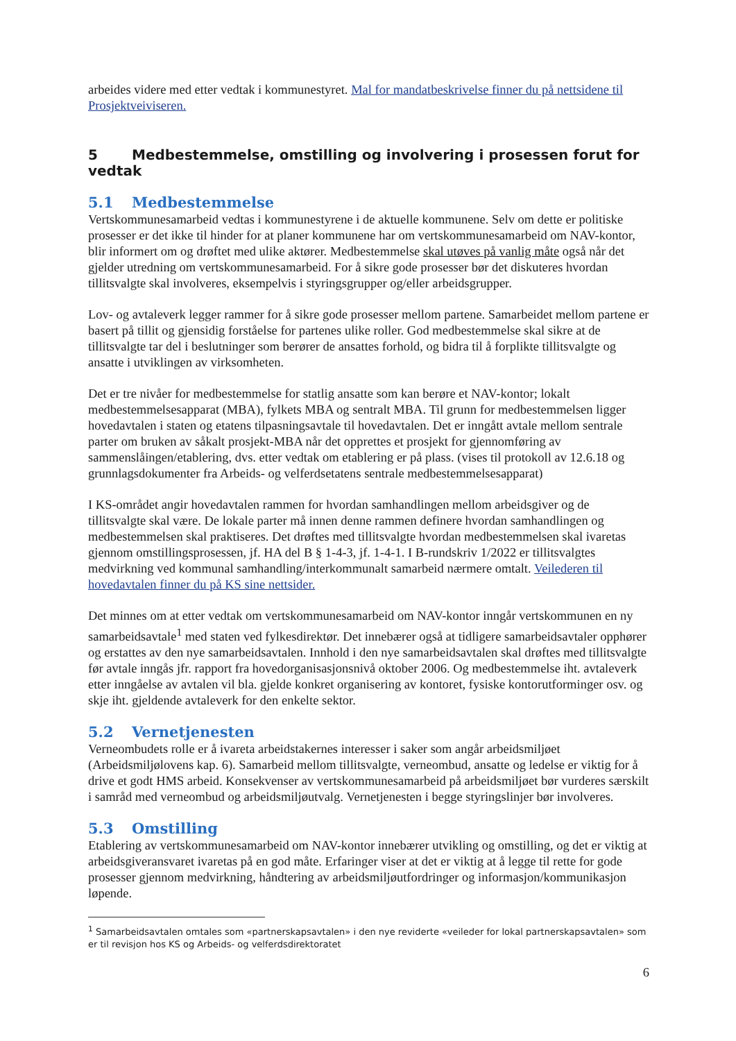arbeides videre med etter vedtak i kommunestyret. Mal for mandatbeskrivelse finner du på nettsidene til Prosjektveiviseren.
5 Medbestemmelse, omstilling og involvering i prosessen forut for vedtak
5.1 Medbestemmelse
Vertskommunesamarbeid vedtas i kommunestyrene i de aktuelle kommunene. Selv om dette er politiske prosesser er det ikke til hinder for at planer kommunene har om vertskommunesamarbeid om NAV-kontor, blir informert om og drøftet med ulike aktører. Medbestemmelse skal utøves på vanlig måte også når det gjelder utredning om vertskommunesamarbeid. For å sikre gode prosesser bør det diskuteres hvordan tillitsvalgte skal involveres, eksempelvis i styringsgrupper og/eller arbeidsgrupper.
Lov- og avtaleverk legger rammer for å sikre gode prosesser mellom partene. Samarbeidet mellom partene er basert på tillit og gjensidig forståelse for partenes ulike roller. God medbestemmelse skal sikre at de tillitsvalgte tar del i beslutninger som berører de ansattes forhold, og bidra til å forplikte tillitsvalgte og ansatte i utviklingen av virksomheten.
Det er tre nivåer for medbestemmelse for statlig ansatte som kan berøre et NAV-kontor; lokalt medbestemmelsesapparat (MBA), fylkets MBA og sentralt MBA. Til grunn for medbestemmelsen ligger hovedavtalen i staten og etatens tilpasningsavtale til hovedavtalen. Det er inngått avtale mellom sentrale parter om bruken av såkalt prosjekt-MBA når det opprettes et prosjekt for gjennomføring av sammenslåingen/etablering, dvs. etter vedtak om etablering er på plass. (vises til protokoll av 12.6.18 og grunnlagsdokumenter fra Arbeids- og velferdsetatens sentrale medbestemmelsesapparat)
I KS-området angir hovedavtalen rammen for hvordan samhandlingen mellom arbeidsgiver og de tillitsvalgte skal være. De lokale parter må innen denne rammen definere hvordan samhandlingen og medbestemmelsen skal praktiseres. Det drøftes med tillitsvalgte hvordan medbestemmelsen skal ivaretas gjennom omstillingsprosessen, jf. HA del B § 1-4-3, jf. 1-4-1. I B-rundskriv 1/2022 er tillitsvalgtes medvirkning ved kommunal samhandling/interkommunalt samarbeid nærmere omtalt. Veilederen til hovedavtalen finner du på KS sine nettsider.
Det minnes om at etter vedtak om vertskommunesamarbeid om NAV-kontor inngår vertskommunen en ny samarbeidsavtale<sup>1</sup> med staten ved fylkesdirektør. Det innebærer også at tidligere samarbeidsavtaler opphører og erstattes av den nye samarbeidsavtalen. Innhold i den nye samarbeidsavtalen skal drøftes med tillitsvalgte før avtale inngås jfr. rapport fra hovedorganisasjonsnivå oktober 2006. Og medbestemmelse iht. avtaleverk etter inngåelse av avtalen vil bla. gjelde konkret organisering av kontoret, fysiske kontorutforminger osv. og skje iht. gjeldende avtaleverk for den enkelte sektor.
5.2 Vernetjenesten
Verneombudets rolle er å ivareta arbeidstakernes interesser i saker som angår arbeidsmiljøet (Arbeidsmiljølovens kap. 6). Samarbeid mellom tillitsvalgte, verneombud, ansatte og ledelse er viktig for å drive et godt HMS arbeid. Konsekvenser av vertskommunesamarbeid på arbeidsmiljøet bør vurderes særskilt i samråd med verneombud og arbeidsmiljøutvalg. Vernetjenesten i begge styringslinjer bør involveres.
5.3 Omstilling
Etablering av vertskommunesamarbeid om NAV-kontor innebærer utvikling og omstilling, og det er viktig at arbeidsgiveransvaret ivaretas på en god måte. Erfaringer viser at det er viktig at å legge til rette for gode prosesser gjennom medvirkning, håndtering av arbeidsmiljøutfordringer og informasjon/kommunikasjon løpende.
<sup>1</sup> Samarbeidsavtalen omtales som «partnerskapsavtalen» i den nye reviderte «veileder for lokal partnerskapsavtalen» som er til revisjon hos KS og Arbeids- og velferdsdirektoratet
6